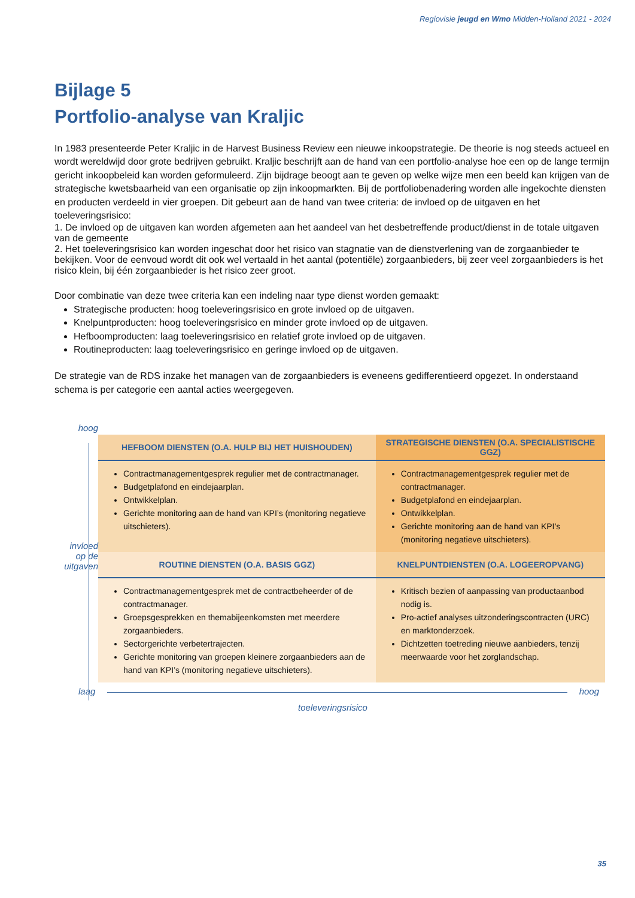Regiovisie jeugd en Wmo Midden-Holland 2021 - 2024
Bijlage 5
Portfolio-analyse van Kraljic
In 1983 presenteerde Peter Kraljic in de Harvest Business Review een nieuwe inkoopstrategie. De theorie is nog steeds actueel en wordt wereldwijd door grote bedrijven gebruikt. Kraljic beschrijft aan de hand van een portfolio-analyse hoe een op de lange termijn gericht inkoopbeleid kan worden geformuleerd. Zijn bijdrage beoogt aan te geven op welke wijze men een beeld kan krijgen van de strategische kwetsbaarheid van een organisatie op zijn inkoopmarkten. Bij de portfoliobenadering worden alle ingekochte diensten en producten verdeeld in vier groepen. Dit gebeurt aan de hand van twee criteria: de invloed op de uitgaven en het toeleveringsrisico:
1. De invloed op de uitgaven kan worden afgemeten aan het aandeel van het desbetreffende product/dienst in de totale uitgaven van de gemeente
2. Het toeleveringsrisico kan worden ingeschat door het risico van stagnatie van de dienstverlening van de zorgaanbieder te bekijken. Voor de eenvoud wordt dit ook wel vertaald in het aantal (potentiële) zorgaanbieders, bij zeer veel zorgaanbieders is het risico klein, bij één zorgaanbieder is het risico zeer groot.
Door combinatie van deze twee criteria kan een indeling naar type dienst worden gemaakt:
Strategische producten: hoog toeleveringsrisico en grote invloed op de uitgaven.
Knelpuntproducten: hoog toeleveringsrisico en minder grote invloed op de uitgaven.
Hefboomproducten: laag toeleveringsrisico en relatief grote invloed op de uitgaven.
Routineproducten: laag toeleveringsrisico en geringe invloed op de uitgaven.
De strategie van de RDS inzake het managen van de zorgaanbieders is eveneens gedifferentieerd opgezet. In onderstaand schema is per categorie een aantal acties weergegeven.
hoog
invloed
op de
uitgaven
| HEFBOOM DIENSTEN (O.A. HULP BIJ HET HUISHOUDEN) | STRATEGISCHE DIENSTEN (O.A. SPECIALISTISCHE GGZ) |
| --- | --- |
| Contractmanagementgesprek regulier met de contractmanager. Budgetplafond en eindejaarplan. Ontwikkelplan. Gerichte monitoring aan de hand van KPI’s (monitoring negatieve uitschieters). | Contractmanagementgesprek regulier met de contractmanager. Budgetplafond en eindejaarplan. Ontwikkelplan. Gerichte monitoring aan de hand van KPI’s (monitoring negatieve uitschieters). |
| ROUTINE DIENSTEN (O.A. BASIS GGZ) | KNELPUNTDIENSTEN (O.A. LOGEEROPVANG) |
| Contractmanagementgesprek met de contractbeheerder of de contractmanager. Groepsgesprekken en themabijeenkomsten met meerdere zorgaanbieders. Sectorgerichte verbetertrajecten. Gerichte monitoring van groepen kleinere zorgaanbieders aan de hand van KPI’s (monitoring negatieve uitschieters). | Kritisch bezien of aanpassing van productaanbod nodig is. Pro-actief analyses uitzonderingscontracten (URC) en marktonderzoek. Dichtzetten toetreding nieuwe aanbieders, tenzij meerwaarde voor het zorglandschap. |
laag hoog
toeleveringsrisico
35